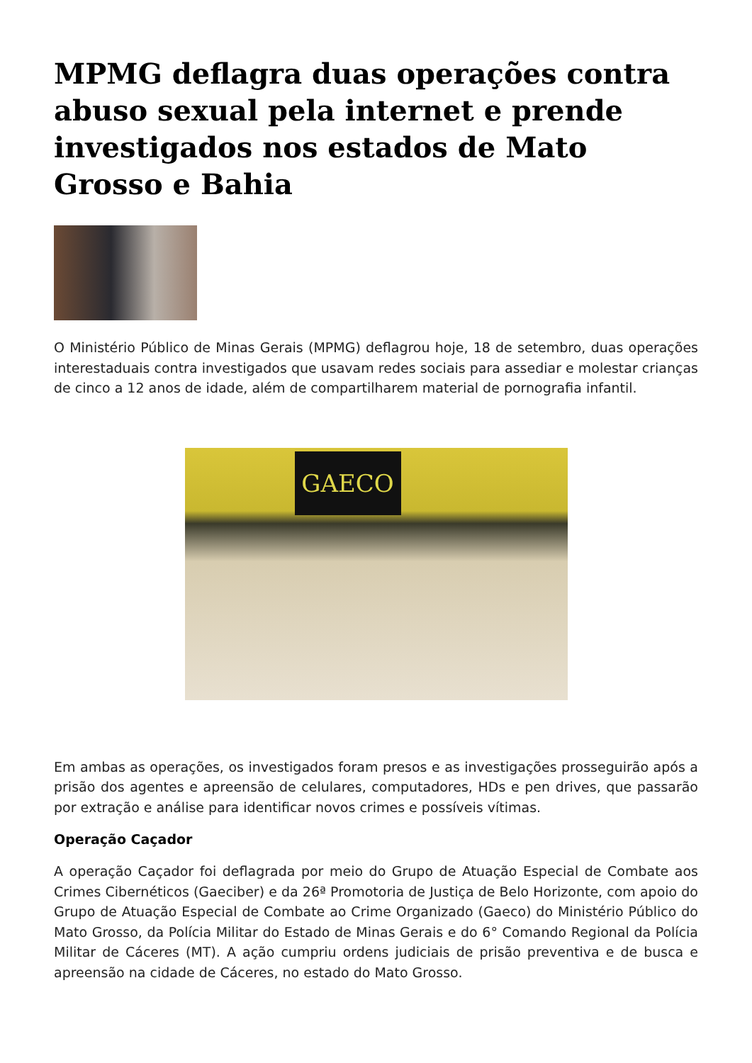MPMG deflagra duas operações contra abuso sexual pela internet e prende investigados nos estados de Mato Grosso e Bahia
O Ministério Público de Minas Gerais (MPMG) deflagrou hoje, 18 de setembro, duas operações interestaduais contra investigados que usavam redes sociais para assediar e molestar crianças de cinco a 12 anos de idade, além de compartilharem material de pornografia infantil.
GAECO
Em ambas as operações, os investigados foram presos e as investigações prosseguirão após a prisão dos agentes e apreensão de celulares, computadores, HDs e pen drives, que passarão por extração e análise para identificar novos crimes e possíveis vítimas.
Operação Caçador
A operação Caçador foi deflagrada por meio do Grupo de Atuação Especial de Combate aos Crimes Cibernéticos (Gaeciber) e da 26ª Promotoria de Justiça de Belo Horizonte, com apoio do Grupo de Atuação Especial de Combate ao Crime Organizado (Gaeco) do Ministério Público do Mato Grosso, da Polícia Militar do Estado de Minas Gerais e do 6° Comando Regional da Polícia Militar de Cáceres (MT). A ação cumpriu ordens judiciais de prisão preventiva e de busca e apreensão na cidade de Cáceres, no estado do Mato Grosso.